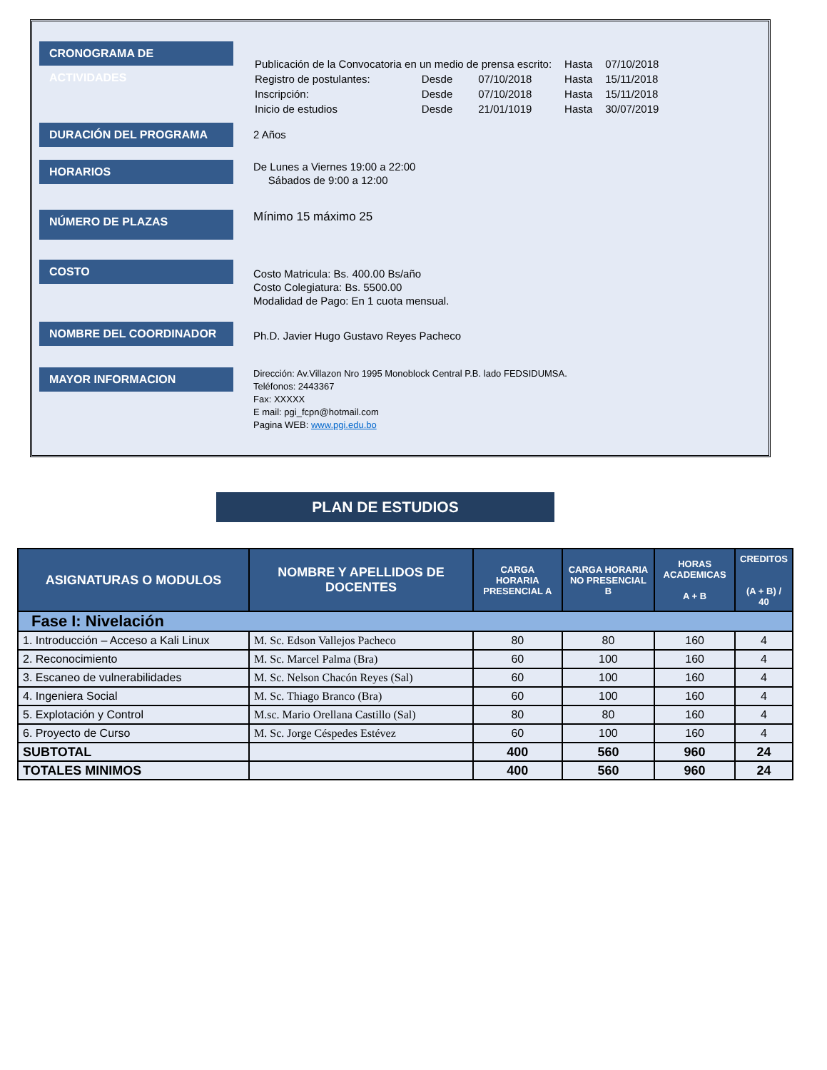CRONOGRAMA DE ACTIVIDADES
| Publicación de la Convocatoria en un medio de prensa escrito: | | | Hasta | 07/10/2018 |
| Registro de postulantes: | Desde | 07/10/2018 | Hasta | 15/11/2018 |
| Inscripción: | Desde | 07/10/2018 | Hasta | 15/11/2018 |
| Inicio de estudios | Desde | 21/01/1019 | Hasta | 30/07/2019 |
DURACIÓN DEL PROGRAMA
2 Años
HORARIOS
De Lunes a Viernes 19:00 a 22:00
Sábados de 9:00 a 12:00
NÚMERO DE PLAZAS
Mínimo 15 máximo 25
COSTO
Costo Matricula: Bs. 400.00 Bs/año
Costo Colegiatura: Bs. 5500.00
Modalidad de Pago: En 1 cuota mensual.
NOMBRE DEL COORDINADOR
Ph.D. Javier Hugo Gustavo Reyes Pacheco
MAYOR INFORMACION
Dirección: Av.Villazon Nro 1995 Monoblock Central P.B. lado FEDSIDUMSA.
Teléfonos: 2443367
Fax: XXXXX
E mail: pgi_fcpn@hotmail.com
Pagina WEB: www.pgi.edu.bo
PLAN DE ESTUDIOS
| ASIGNATURAS O MODULOS | NOMBRE Y APELLIDOS DE DOCENTES | CARGA HORARIA PRESENCIAL A | CARGA HORARIA NO PRESENCIAL B | HORAS ACADEMICAS A + B | CREDITOS (A + B) / 40 |
| --- | --- | --- | --- | --- | --- |
| Fase I: Nivelación | | | | | |
| 1. Introducción – Acceso a Kali Linux | M. Sc. Edson Vallejos Pacheco | 80 | 80 | 160 | 4 |
| 2. Reconocimiento | M. Sc. Marcel Palma (Bra) | 60 | 100 | 160 | 4 |
| 3. Escaneo de vulnerabilidades | M. Sc. Nelson Chacón Reyes (Sal) | 60 | 100 | 160 | 4 |
| 4. Ingeniera Social | M. Sc. Thiago Branco (Bra) | 60 | 100 | 160 | 4 |
| 5. Explotación y Control | M.sc. Mario Orellana Castillo (Sal) | 80 | 80 | 160 | 4 |
| 6. Proyecto de Curso | M. Sc. Jorge Céspedes Estévez | 60 | 100 | 160 | 4 |
| SUBTOTAL | | 400 | 560 | 960 | 24 |
| TOTALES MINIMOS | | 400 | 560 | 960 | 24 |